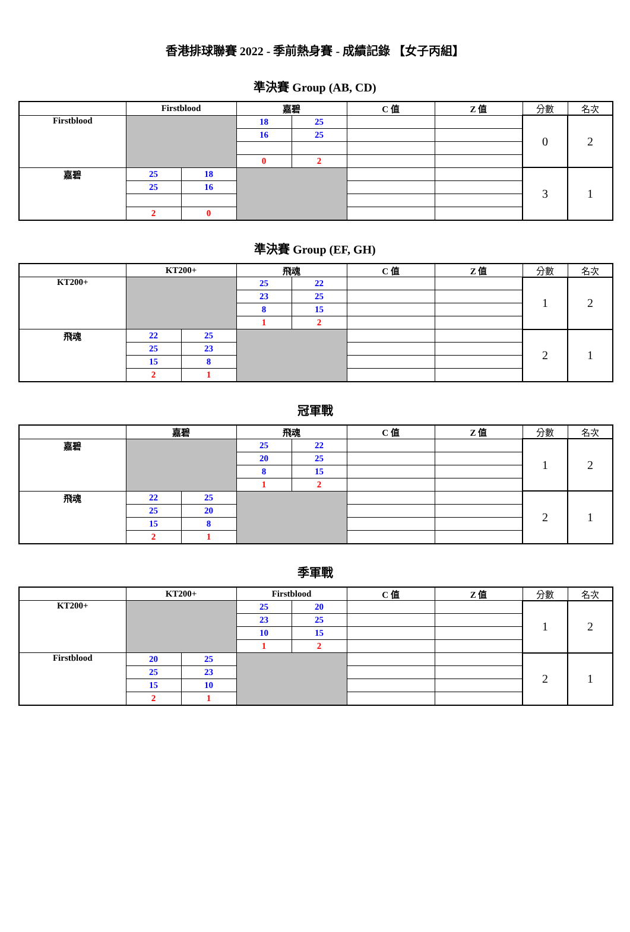香港排球聯賽 2022 - 季前熱身賽 - 成績記錄 【女子丙組】
準決賽 Group (AB, CD)
| | Firstblood | | 嘉碧 | | C 值 | Z 值 | 分數 | 名次 |
| --- | --- | --- | --- | --- | --- | --- | --- | --- |
| Firstblood | | | 18 | 25 | | | 0 | 2 |
| | | | 16 | 25 | | | | |
| | | | 0 | 2 | | | | |
| 嘉碧 | 25 | 18 | | | | | 3 | 1 |
| | 25 | 16 | | | | | | |
| | 2 | 0 | | | | | | |
準決賽 Group (EF, GH)
| | KT200+ | | 飛魂 | | C 值 | Z 值 | 分數 | 名次 |
| --- | --- | --- | --- | --- | --- | --- | --- | --- |
| KT200+ | | | 25 | 22 | | | 1 | 2 |
| | | | 23 | 25 | | | | |
| | | | 8 | 15 | | | | |
| | | | 1 | 2 | | | | |
| 飛魂 | 22 | 25 | | | | | 2 | 1 |
| | 25 | 23 | | | | | | |
| | 15 | 8 | | | | | | |
| | 2 | 1 | | | | | | |
冠軍戰
| | 嘉碧 | | 飛魂 | | C 值 | Z 值 | 分數 | 名次 |
| --- | --- | --- | --- | --- | --- | --- | --- | --- |
| 嘉碧 | | | 25 | 22 | | | 1 | 2 |
| | | | 20 | 25 | | | | |
| | | | 8 | 15 | | | | |
| | | | 1 | 2 | | | | |
| 飛魂 | 22 | 25 | | | | | 2 | 1 |
| | 25 | 20 | | | | | | |
| | 15 | 8 | | | | | | |
| | 2 | 1 | | | | | | |
季軍戰
| | KT200+ | | Firstblood | | C 值 | Z 值 | 分數 | 名次 |
| --- | --- | --- | --- | --- | --- | --- | --- | --- |
| KT200+ | | | 25 | 20 | | | 1 | 2 |
| | | | 23 | 25 | | | | |
| | | | 10 | 15 | | | | |
| | | | 1 | 2 | | | | |
| Firstblood | 20 | 25 | | | | | 2 | 1 |
| | 25 | 23 | | | | | | |
| | 15 | 10 | | | | | | |
| | 2 | 1 | | | | | | |